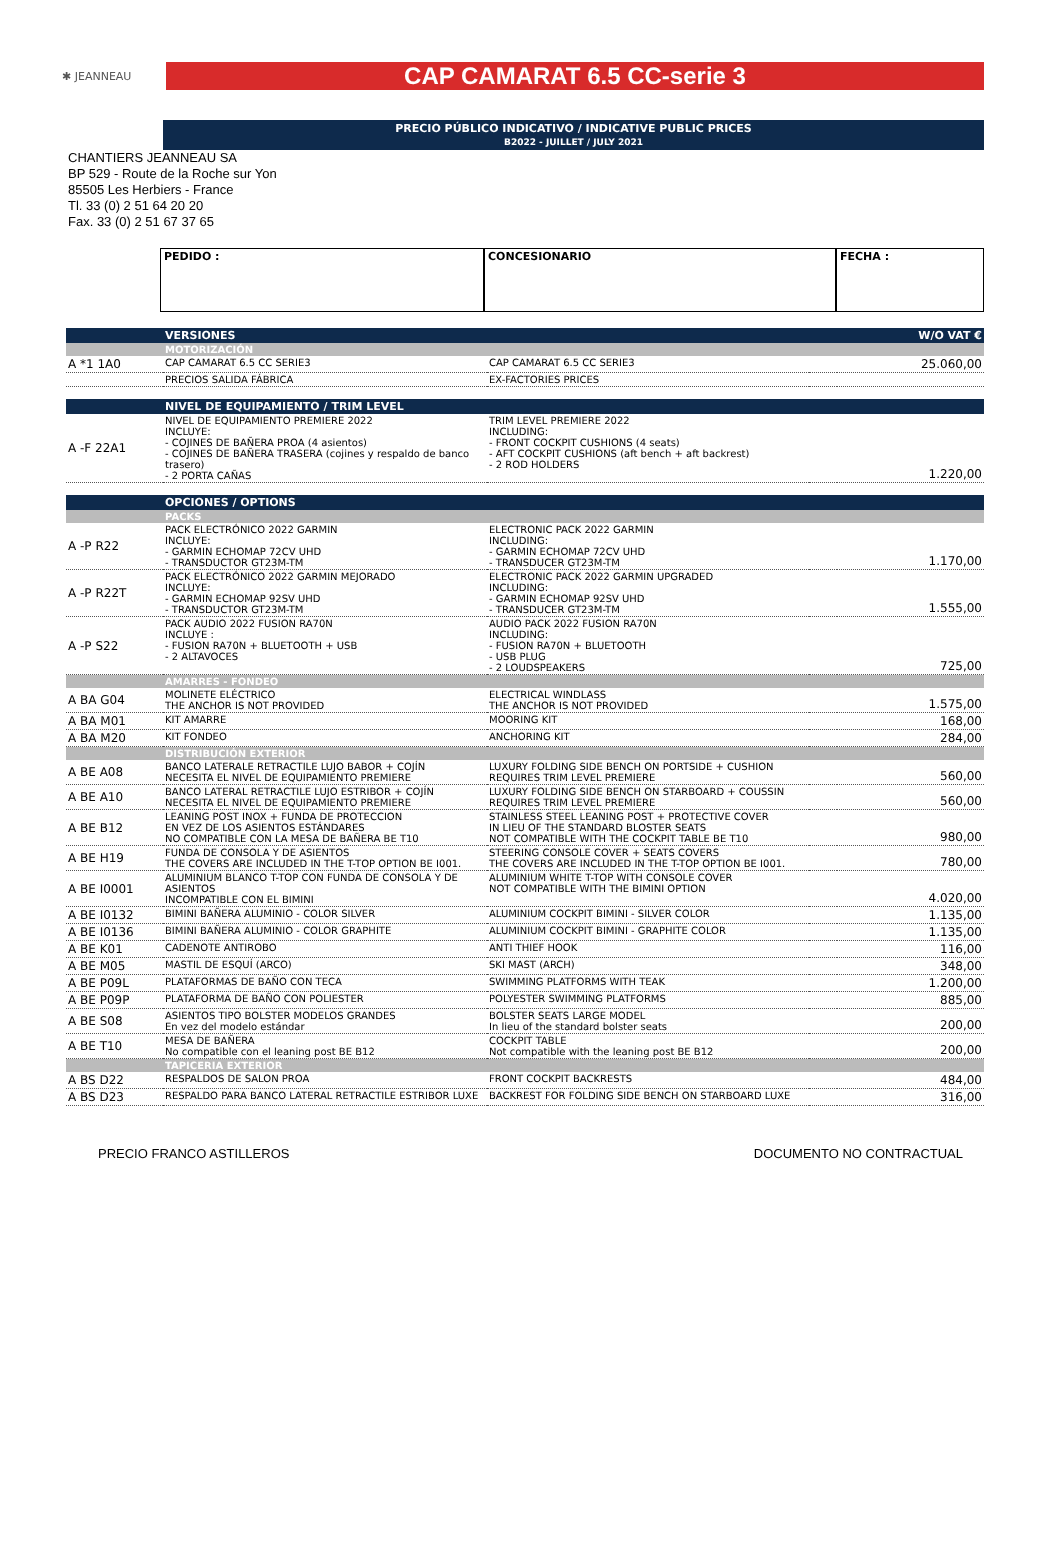✱ JEANNEAU
CAP CAMARAT 6.5 CC-serie 3
PRECIO PÚBLICO INDICATIVO / INDICATIVE PUBLIC PRICES
B2022 - JUILLET / JULY 2021
CHANTIERS JEANNEAU SA
BP 529 - Route de la Roche sur Yon
85505 Les Herbiers - France
Tl. 33 (0) 2 51 64 20 20
Fax. 33 (0) 2 51 67 37 65
PEDIDO : CONCESIONARIO FECHA :
| | VERSIONES | | | W/O VAT € |
| | MOTORIZACIÓN | | | |
| A *1 1A0 | CAP CAMARAT 6.5 CC SERIE3 | CAP CAMARAT 6.5 CC SERIE3 | | 25.060,00 |
| | PRECIOS SALIDA FÁBRICA | EX-FACTORIES PRICES | | |
| | NIVEL DE EQUIPAMIENTO / TRIM LEVEL | | | |
| A -F 22A1 | NIVEL DE EQUIPAMIENTO PREMIERE 2022 INCLUYE: - COJINES DE BAÑERA PROA (4 asientos) - COJINES DE BAÑERA TRASERA (cojines y respaldo de banco trasero) - 2 PORTA CAÑAS | TRIM LEVEL PREMIERE 2022 INCLUDING: - FRONT COCKPIT CUSHIONS (4 seats) - AFT COCKPIT CUSHIONS (aft bench + aft backrest) - 2 ROD HOLDERS | | 1.220,00 |
| | OPCIONES / OPTIONS | | | |
| | PACKS | | | |
| A -P R22 | PACK ELECTRÓNICO 2022 GARMIN INCLUYE: - GARMIN ECHOMAP 72CV UHD - TRANSDUCTOR GT23M-TM | ELECTRONIC PACK 2022 GARMIN INCLUDING: - GARMIN ECHOMAP 72CV UHD - TRANSDUCER GT23M-TM | | 1.170,00 |
| A -P R22T | PACK ELECTRÓNICO 2022 GARMIN MEJORADO INCLUYE: - GARMIN ECHOMAP 92SV UHD - TRANSDUCTOR GT23M-TM | ELECTRONIC PACK 2022 GARMIN UPGRADED INCLUDING: - GARMIN ECHOMAP 92SV UHD - TRANSDUCER GT23M-TM | | 1.555,00 |
| A -P S22 | PACK AUDIO 2022 FUSION RA70N INCLUYE : - FUSION RA70N + BLUETOOTH + USB - 2 ALTAVOCES | AUDIO PACK 2022 FUSION RA70N INCLUDING: - FUSION RA70N + BLUETOOTH - USB PLUG - 2 LOUDSPEAKERS | | 725,00 |
| | AMARRES - FONDEO | | | |
| A BA G04 | MOLINETE ELÉCTRICO THE ANCHOR IS NOT PROVIDED | ELECTRICAL WINDLASS THE ANCHOR IS NOT PROVIDED | | 1.575,00 |
| A BA M01 | KIT AMARRE | MOORING KIT | | 168,00 |
| A BA M20 | KIT FONDEO | ANCHORING KIT | | 284,00 |
| | DISTRIBUCIÓN EXTERIOR | | | |
| A BE A08 | BANCO LATERALE RETRACTILE LUJO BABOR + COJÍN NECESITA EL NIVEL DE EQUIPAMIENTO PREMIERE | LUXURY FOLDING SIDE BENCH ON PORTSIDE + CUSHION REQUIRES TRIM LEVEL PREMIERE | | 560,00 |
| A BE A10 | BANCO LATERAL RETRACTILE LUJO ESTRIBOR + COJÍN NECESITA EL NIVEL DE EQUIPAMIENTO PREMIERE | LUXURY FOLDING SIDE BENCH ON STARBOARD + COUSSIN REQUIRES TRIM LEVEL PREMIERE | | 560,00 |
| A BE B12 | LEANING POST INOX + FUNDA DE PROTECCION EN VEZ DE LOS ASIENTOS ESTÁNDARES NO COMPATIBLE CON LA MESA DE BAÑERA BE T10 | STAINLESS STEEL LEANING POST + PROTECTIVE COVER IN LIEU OF THE STANDARD BLOSTER SEATS NOT COMPATIBLE WITH THE COCKPIT TABLE BE T10 | | 980,00 |
| A BE H19 | FUNDA DE CONSOLA Y DE ASIENTOS THE COVERS ARE INCLUDED IN THE T-TOP OPTION BE I001. | STEERING CONSOLE COVER + SEATS COVERS THE COVERS ARE INCLUDED IN THE T-TOP OPTION BE I001. | | 780,00 |
| A BE I0001 | ALUMINIUM BLANCO T-TOP CON FUNDA DE CONSOLA Y DE ASIENTOS INCOMPATIBLE CON EL BIMINI | ALUMINIUM WHITE T-TOP WITH CONSOLE COVER NOT COMPATIBLE WITH THE BIMINI OPTION | | 4.020,00 |
| A BE I0132 | BIMINI BAÑERA ALUMINIO - COLOR SILVER | ALUMINIUM COCKPIT BIMINI - SILVER COLOR | | 1.135,00 |
| A BE I0136 | BIMINI BAÑERA ALUMINIO - COLOR GRAPHITE | ALUMINIUM COCKPIT BIMINI - GRAPHITE COLOR | | 1.135,00 |
| A BE K01 | CADENOTE ANTIROBO | ANTI THIEF HOOK | | 116,00 |
| A BE M05 | MASTIL DE ESQUÍ (ARCO) | SKI MAST (ARCH) | | 348,00 |
| A BE P09L | PLATAFORMAS DE BAÑO CON TECA | SWIMMING PLATFORMS WITH TEAK | | 1.200,00 |
| A BE P09P | PLATAFORMA DE BAÑO CON POLIESTER | POLYESTER SWIMMING PLATFORMS | | 885,00 |
| A BE S08 | ASIENTOS TIPO BOLSTER MODELOS GRANDES En vez del modelo estándar | BOLSTER SEATS LARGE MODEL In lieu of the standard bolster seats | | 200,00 |
| A BE T10 | MESA DE BAÑERA No compatible con el leaning post BE B12 | COCKPIT TABLE Not compatible with the leaning post BE B12 | | 200,00 |
| | TAPICERIA EXTERIOR | | | |
| A BS D22 | RESPALDOS DE SALON PROA | FRONT COCKPIT BACKRESTS | | 484,00 |
| A BS D23 | RESPALDO PARA BANCO LATERAL RETRACTILE ESTRIBOR LUXE | BACKREST FOR FOLDING SIDE BENCH ON STARBOARD LUXE | | 316,00 |
PRECIO FRANCO ASTILLEROS DOCUMENTO NO CONTRACTUAL